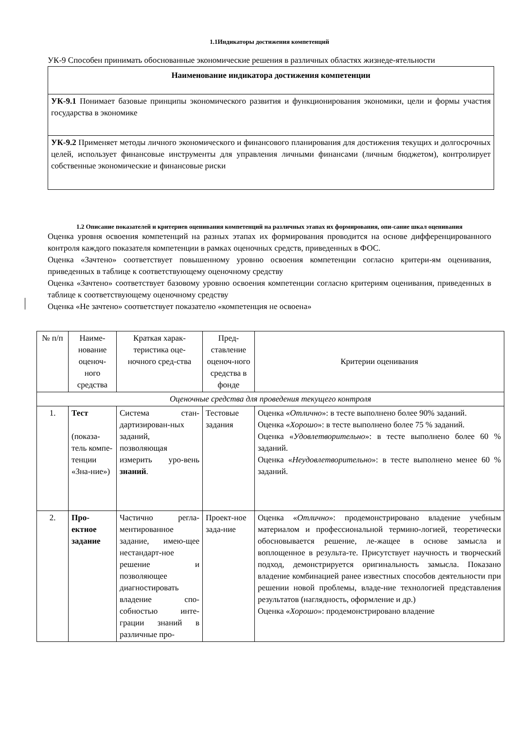1.1Индикаторы достижения компетенций
УК-9 Способен принимать обоснованные экономические решения в различных областях жизнеде-ятельности
| Наименование индикатора достижения компетенции |
| --- |
| УК-9.1 Понимает базовые принципы экономического развития и функционирования экономики, цели и формы участия государства в экономике |
| УК-9.2 Применяет методы личного экономического и финансового планирования для достижения текущих и долгосрочных целей, использует финансовые инструменты для управления личными финансами (личным бюджетом), контролирует собственные экономические и финансовые риски |
1.2 Описание показателей и критериев оценивания компетенций на различных этапах их формирования, опи-сание шкал оценивания
Оценка уровня освоения компетенций на разных этапах их формирования проводится на основе дифференцированного контроля каждого показателя компетенции в рамках оценочных средств, приведенных в ФОС.
Оценка «Зачтено» соответствует повышенному уровню освоения компетенции согласно критери-ям оценивания, приведенных в таблице к соответствующему оценочному средству
Оценка «Зачтено» соответствует базовому уровню освоения компетенции согласно критериям оценивания, приведенных в таблице к соответствующему оценочному средству
Оценка «Не зачтено» соответствует показателю «компетенция не освоена»
| № п/п | Наиме-нование оценоч-ного средства | Краткая харак-теристика оце-ночного сред-ства | Пред-ставление оценоч-ного средства в фонде | Критерии оценивания |
| Оценочные средства для проведения текущего контроля | | | | |
| 1. | Тест (показа-тель компе-тенции «Зна-ние») | Система стан-дартизирован-ных заданий, позволяющая измерить уро-вень знаний . | Тестовые задания | Оценка « Отлично »: в тесте выполнено более 90% заданий. Оценка « Хорошо »: в тесте выполнено более 75 % заданий. Оценка « Удовлетворительно »: в тесте выполнено более 60 % заданий. Оценка « Неудовлетворительно »: в тесте выполнено менее 60 % заданий. |
| 2. | Про-ектное задание | Частично регла-ментированное задание, имею-щее нестандарт-ное решение и позволяющее диагностировать владение спо-собностью инте-грации знаний в различные про- | Проект-ное зада-ние | Оценка « Отлично »: продемонстрировано владение учебным материалом и профессиональной термино-логией, теоретически обосновывается решение, ле-жащее в основе замысла и воплощенное в результа-те. Присутствует научность и творческий подход, демонстрируется оригинальность замысла. Показано владение комбинацией ранее известных способов деятельности при решении новой проблемы, владе-ние технологией представления результатов (наглядность, оформление и др.) Оценка « Хорошо »: продемонстрировано владение |